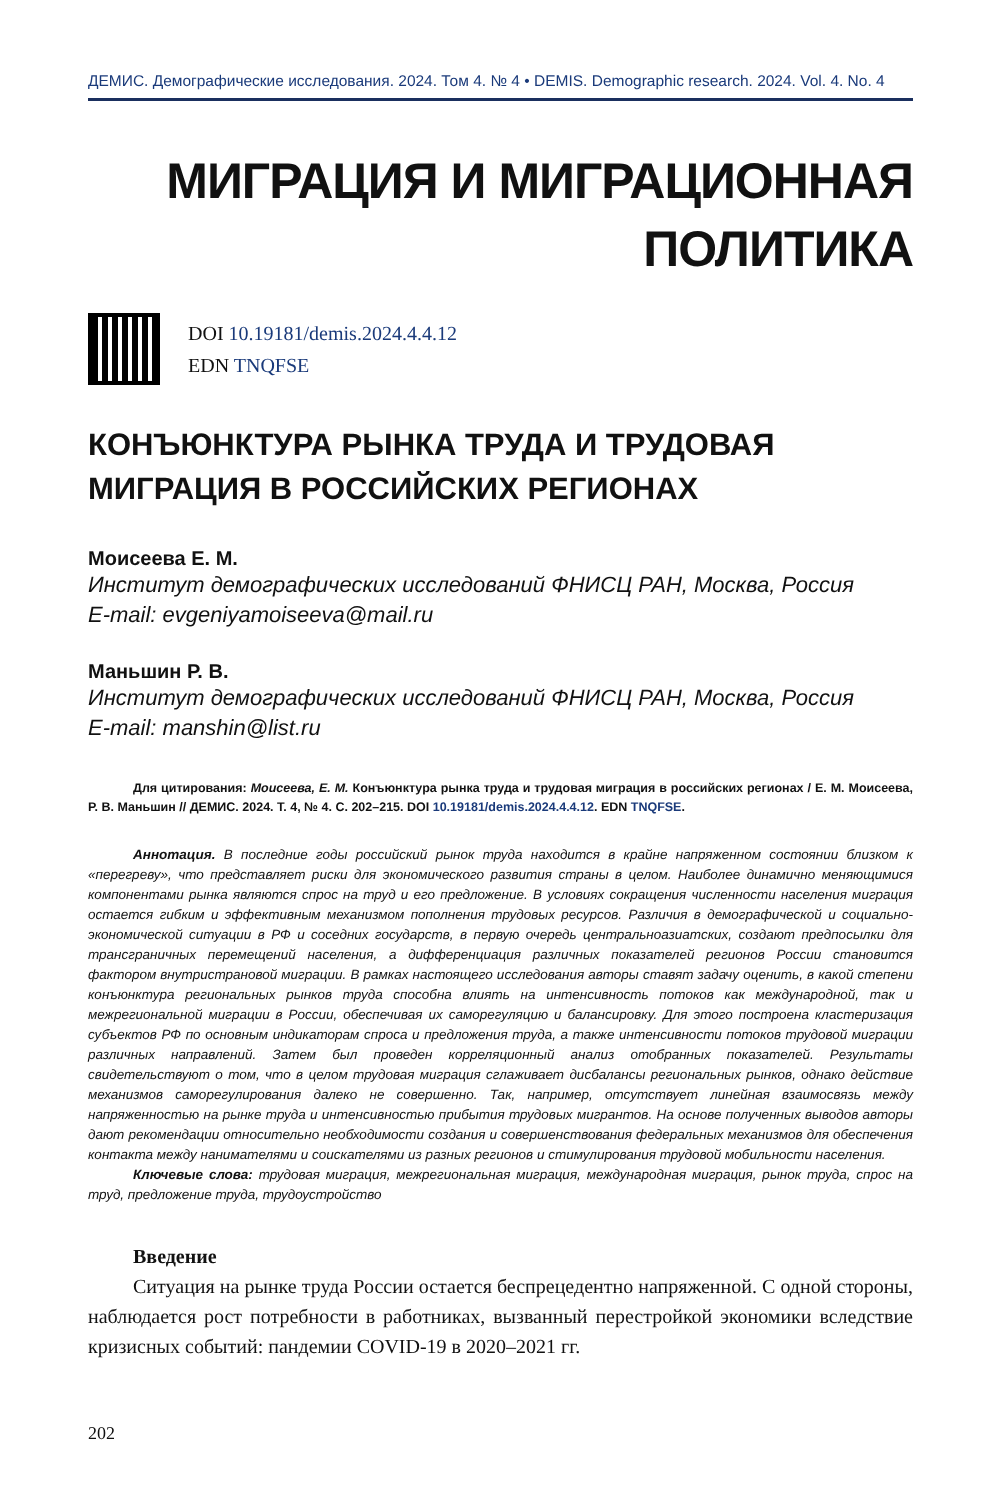ДЕМИС. Демографические исследования. 2024. Том 4. № 4 • DEMIS. Demographic research. 2024. Vol. 4. No. 4
МИГРАЦИЯ И МИГРАЦИОННАЯ
ПОЛИТИКА
DOI 10.19181/demis.2024.4.4.12
EDN TNQFSE
КОНЪЮНКТУРА РЫНКА ТРУДА И ТРУДОВАЯ МИГРАЦИЯ В РОССИЙСКИХ РЕГИОНАХ
Моисеева Е. М.
Институт демографических исследований ФНИСЦ РАН, Москва, Россия
E-mail: evgeniyamoiseeva@mail.ru
Маньшин Р. В.
Институт демографических исследований ФНИСЦ РАН, Москва, Россия
E-mail: manshin@list.ru
Для цитирования: Моисеева, Е. М. Конъюнктура рынка труда и трудовая миграция в российских регионах / Е. М. Моисеева, Р. В. Маньшин // ДЕМИС. 2024. Т. 4, № 4. С. 202–215. DOI 10.19181/demis.2024.4.4.12. EDN TNQFSE.
Аннотация. В последние годы российский рынок труда находится в крайне напряженном состоянии близком к «перегреву», что представляет риски для экономического развития страны в целом. Наиболее динамично меняющимися компонентами рынка являются спрос на труд и его предложение. В условиях сокращения численности населения миграция остается гибким и эффективным механизмом пополнения трудовых ресурсов. Различия в демографической и социально-экономической ситуации в РФ и соседних государств, в первую очередь центральноазиатских, создают предпосылки для трансграничных перемещений населения, а дифференциация различных показателей регионов России становится фактором внутристрановой миграции. В рамках настоящего исследования авторы ставят задачу оценить, в какой степени конъюнктура региональных рынков труда способна влиять на интенсивность потоков как международной, так и межрегиональной миграции в России, обеспечивая их саморегуляцию и балансировку. Для этого построена кластеризация субъектов РФ по основным индикаторам спроса и предложения труда, а также интенсивности потоков трудовой миграции различных направлений. Затем был проведен корреляционный анализ отобранных показателей. Результаты свидетельствуют о том, что в целом трудовая миграция сглаживает дисбалансы региональных рынков, однако действие механизмов саморегулирования далеко не совершенно. Так, например, отсутствует линейная взаимосвязь между напряженностью на рынке труда и интенсивностью прибытия трудовых мигрантов. На основе полученных выводов авторы дают рекомендации относительно необходимости создания и совершенствования федеральных механизмов для обеспечения контакта между нанимателями и соискателями из разных регионов и стимулирования трудовой мобильности населения.
Ключевые слова: трудовая миграция, межрегиональная миграция, международная миграция, рынок труда, спрос на труд, предложение труда, трудоустройство
Введение
Ситуация на рынке труда России остается беспрецедентно напряженной. С одной стороны, наблюдается рост потребности в работниках, вызванный перестройкой экономики вследствие кризисных событий: пандемии COVID-19 в 2020–2021 гг.
202